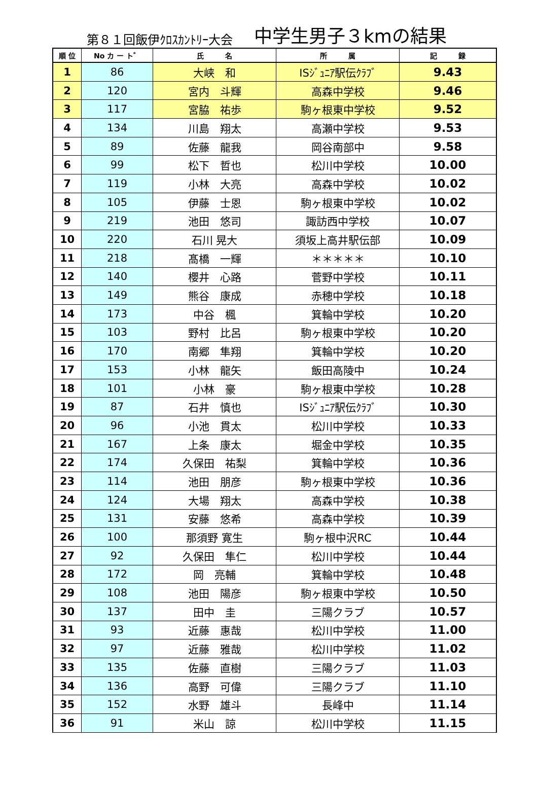第８１回飯伊ｸﾛｽｶﾝﾄﾘｰ大会 中学生男子３kmの結果
| 順 位 | No カ ー ト゛ | 氏 名 | 所 属 | 記 録 |
| --- | --- | --- | --- | --- |
| 1 | 86 | 大峡 和 | ISｼﾞｭﾆｱ駅伝ｸﾗﾌﾞ | 9.43 |
| 2 | 120 | 宮内 斗輝 | 高森中学校 | 9.46 |
| 3 | 117 | 宮脇 祐歩 | 駒ヶ根東中学校 | 9.52 |
| 4 | 134 | 川島 翔太 | 高瀬中学校 | 9.53 |
| 5 | 89 | 佐藤 龍我 | 岡谷南部中 | 9.58 |
| 6 | 99 | 松下 哲也 | 松川中学校 | 10.00 |
| 7 | 119 | 小林 大亮 | 高森中学校 | 10.02 |
| 8 | 105 | 伊藤 士恩 | 駒ヶ根東中学校 | 10.02 |
| 9 | 219 | 池田 悠司 | 諏訪西中学校 | 10.07 |
| 10 | 220 | 石川 晃大 | 須坂上高井駅伝部 | 10.09 |
| 11 | 218 | 髙橋 一輝 | ＊＊＊＊＊ | 10.10 |
| 12 | 140 | 櫻井 心路 | 菅野中学校 | 10.11 |
| 13 | 149 | 熊谷 康成 | 赤穂中学校 | 10.18 |
| 14 | 173 | 中谷 楓 | 箕輪中学校 | 10.20 |
| 15 | 103 | 野村 比呂 | 駒ヶ根東中学校 | 10.20 |
| 16 | 170 | 南郷 隼翔 | 箕輪中学校 | 10.20 |
| 17 | 153 | 小林 龍矢 | 飯田高陵中 | 10.24 |
| 18 | 101 | 小林 豪 | 駒ヶ根東中学校 | 10.28 |
| 19 | 87 | 石井 慎也 | ISｼﾞｭﾆｱ駅伝ｸﾗﾌﾞ | 10.30 |
| 20 | 96 | 小池 貫太 | 松川中学校 | 10.33 |
| 21 | 167 | 上条 康太 | 堀金中学校 | 10.35 |
| 22 | 174 | 久保田 祐梨 | 箕輪中学校 | 10.36 |
| 23 | 114 | 池田 朋彦 | 駒ヶ根東中学校 | 10.36 |
| 24 | 124 | 大場 翔太 | 高森中学校 | 10.38 |
| 25 | 131 | 安藤 悠希 | 高森中学校 | 10.39 |
| 26 | 100 | 那須野 寛生 | 駒ヶ根中沢RC | 10.44 |
| 27 | 92 | 久保田 隼仁 | 松川中学校 | 10.44 |
| 28 | 172 | 岡 亮輔 | 箕輪中学校 | 10.48 |
| 29 | 108 | 池田 陽彦 | 駒ヶ根東中学校 | 10.50 |
| 30 | 137 | 田中 圭 | 三陽クラブ | 10.57 |
| 31 | 93 | 近藤 惠哉 | 松川中学校 | 11.00 |
| 32 | 97 | 近藤 雅哉 | 松川中学校 | 11.02 |
| 33 | 135 | 佐藤 直樹 | 三陽クラブ | 11.03 |
| 34 | 136 | 高野 可偉 | 三陽クラブ | 11.10 |
| 35 | 152 | 水野 雄斗 | 長峰中 | 11.14 |
| 36 | 91 | 米山 諒 | 松川中学校 | 11.15 |